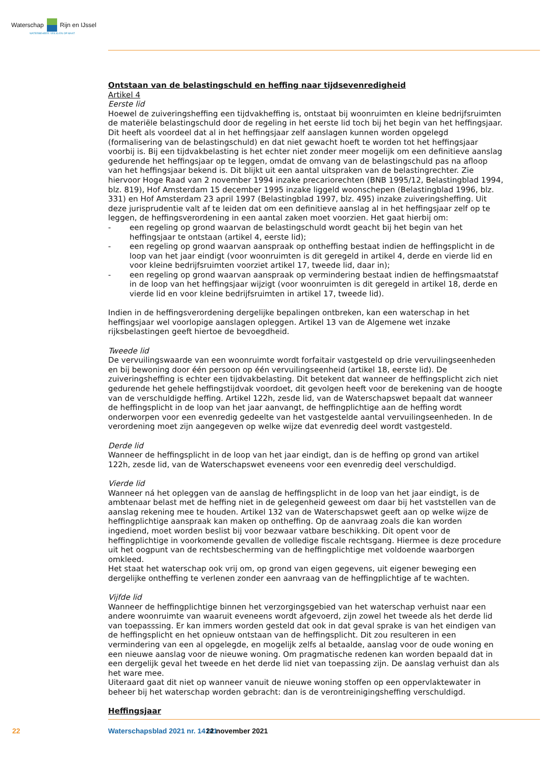Waterschap Rijn en IJssel
WATERBEHEER: VEILIG EN OP MAAT
Ontstaan van de belastingschuld en heffing naar tijdsevenredigheid
Artikel 4
Eerste lid
Hoewel de zuiveringsheffing een tijdvakheffing is, ontstaat bij woonruimten en kleine bedrijfsruimten de materiële belastingschuld door de regeling in het eerste lid toch bij het begin van het heffingsjaar. Dit heeft als voordeel dat al in het heffingsjaar zelf aanslagen kunnen worden opgelegd (formalisering van de belastingschuld) en dat niet gewacht hoeft te worden tot het heffingsjaar voorbij is. Bij een tijdvakbelasting is het echter niet zonder meer mogelijk om een definitieve aanslag gedurende het heffingsjaar op te leggen, omdat de omvang van de belastingschuld pas na afloop van het heffingsjaar bekend is. Dit blijkt uit een aantal uitspraken van de belastingrechter. Zie hiervoor Hoge Raad van 2 november 1994 inzake precariorechten (BNB 1995/12, Belastingblad 1994, blz. 819), Hof Amsterdam 15 december 1995 inzake liggeld woonschepen (Belastingblad 1996, blz. 331) en Hof Amsterdam 23 april 1997 (Belastingblad 1997, blz. 495) inzake zuiveringsheffing. Uit deze jurisprudentie valt af te leiden dat om een definitieve aanslag al in het heffingsjaar zelf op te leggen, de heffingsverordening in een aantal zaken moet voorzien. Het gaat hierbij om:
- een regeling op grond waarvan de belastingschuld wordt geacht bij het begin van het heffingsjaar te ontstaan (artikel 4, eerste lid);
- een regeling op grond waarvan aanspraak op ontheffing bestaat indien de heffingsplicht in de loop van het jaar eindigt (voor woonruimten is dit geregeld in artikel 4, derde en vierde lid en voor kleine bedrijfsruimten voorziet artikel 17, tweede lid, daar in);
- een regeling op grond waarvan aanspraak op vermindering bestaat indien de heffingsmaatstaf in de loop van het heffingsjaar wijzigt (voor woonruimten is dit geregeld in artikel 18, derde en vierde lid en voor kleine bedrijfsruimten in artikel 17, tweede lid).
Indien in de heffingsverordening dergelijke bepalingen ontbreken, kan een waterschap in het heffingsjaar wel voorlopige aanslagen opleggen. Artikel 13 van de Algemene wet inzake rijksbelastingen geeft hiertoe de bevoegdheid.
Tweede lid
De vervuilingswaarde van een woonruimte wordt forfaitair vastgesteld op drie vervuilingseenheden en bij bewoning door één persoon op één vervuilingseenheid (artikel 18, eerste lid). De zuiveringsheffing is echter een tijdvakbelasting. Dit betekent dat wanneer de heffingsplicht zich niet gedurende het gehele heffingstijdvak voordoet, dit gevolgen heeft voor de berekening van de hoogte van de verschuldigde heffing. Artikel 122h, zesde lid, van de Waterschapswet bepaalt dat wanneer de heffingsplicht in de loop van het jaar aanvangt, de heffingplichtige aan de heffing wordt onderworpen voor een evenredig gedeelte van het vastgestelde aantal vervuilingseenheden. In de verordening moet zijn aangegeven op welke wijze dat evenredig deel wordt vastgesteld.
Derde lid
Wanneer de heffingsplicht in de loop van het jaar eindigt, dan is de heffing op grond van artikel 122h, zesde lid, van de Waterschapswet eveneens voor een evenredig deel verschuldigd.
Vierde lid
Wanneer ná het opleggen van de aanslag de heffingsplicht in de loop van het jaar eindigt, is de ambtenaar belast met de heffing niet in de gelegenheid geweest om daar bij het vaststellen van de aanslag rekening mee te houden. Artikel 132 van de Waterschapswet geeft aan op welke wijze de heffingplichtige aanspraak kan maken op ontheffing. Op de aanvraag zoals die kan worden ingediend, moet worden beslist bij voor bezwaar vatbare beschikking. Dit opent voor de heffingplichtige in voorkomende gevallen de volledige fiscale rechtsgang. Hiermee is deze procedure uit het oogpunt van de rechtsbescherming van de heffingplichtige met voldoende waarborgen omkleed.
Het staat het waterschap ook vrij om, op grond van eigen gegevens, uit eigener beweging een dergelijke ontheffing te verlenen zonder een aanvraag van de heffingplichtige af te wachten.
Vijfde lid
Wanneer de heffingplichtige binnen het verzorgingsgebied van het waterschap verhuist naar een andere woonruimte van waaruit eveneens wordt afgevoerd, zijn zowel het tweede als het derde lid van toepasssing. Er kan immers worden gesteld dat ook in dat geval sprake is van het eindigen van de heffingsplicht en het opnieuw ontstaan van de heffingsplicht. Dit zou resulteren in een vermindering van een al opgelegde, en mogelijk zelfs al betaalde, aanslag voor de oude woning en een nieuwe aanslag voor de nieuwe woning. Om pragmatische redenen kan worden bepaald dat in een dergelijk geval het tweede en het derde lid niet van toepassing zijn. De aanslag verhuist dan als het ware mee.
Uiteraard gaat dit niet op wanneer vanuit de nieuwe woning stoffen op een oppervlaktewater in beheer bij het waterschap worden gebracht: dan is de verontreinigingsheffing verschuldigd.
Heffingsjaar
22 Waterschapsblad 2021 nr. 14141 22 november 2021